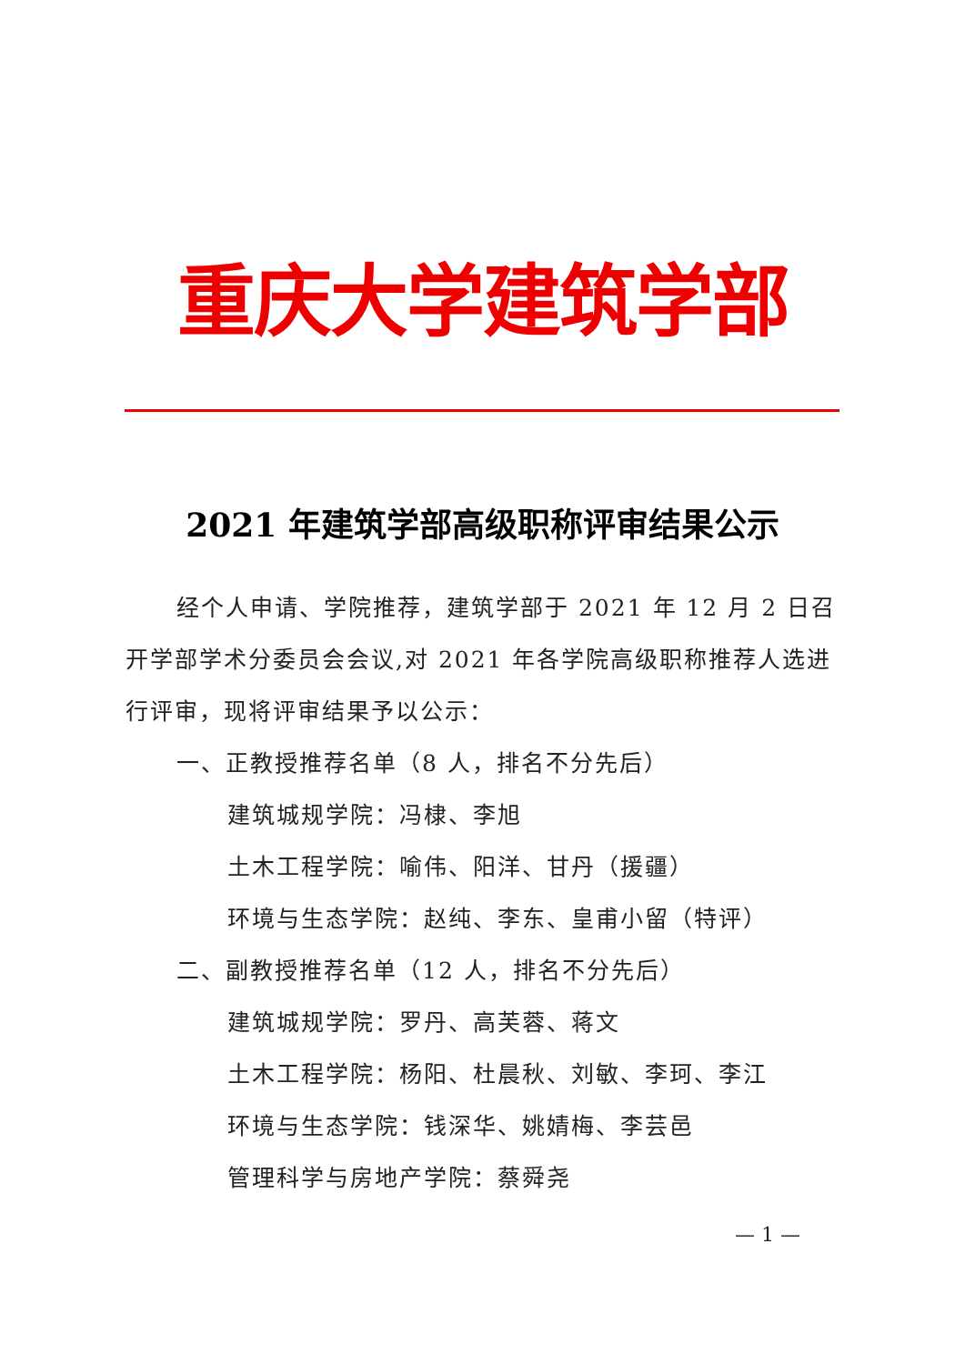重庆大学建筑学部
2021 年建筑学部高级职称评审结果公示
经个人申请、学院推荐，建筑学部于 2021 年 12 月 2 日召开学部学术分委员会会议,对 2021 年各学院高级职称推荐人选进行评审，现将评审结果予以公示：
一、正教授推荐名单（8 人，排名不分先后）
建筑城规学院：冯棣、李旭
土木工程学院：喻伟、阳洋、甘丹（援疆）
环境与生态学院：赵纯、李东、皇甫小留（特评）
二、副教授推荐名单（12 人，排名不分先后）
建筑城规学院：罗丹、高芙蓉、蒋文
土木工程学院：杨阳、杜晨秋、刘敏、李珂、李江
环境与生态学院：钱深华、姚婧梅、李芸邑
管理科学与房地产学院：蔡舜尧
— 1 —